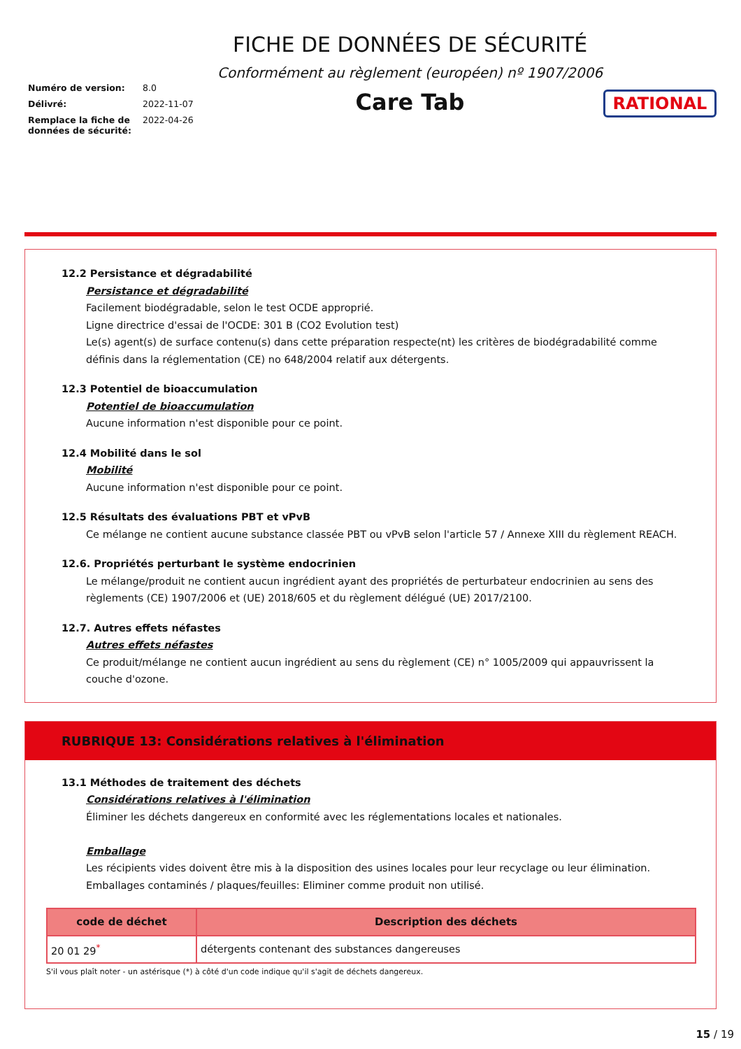Numéro de version: 8.0
Délivré: 2022-11-07
Remplace la fiche de données de sécurité: 2022-04-26
FICHE DE DONNÉES DE SÉCURITÉ
Conformément au règlement (européen) nº 1907/2006
Care Tab
RATIONAL
12.2 Persistance et dégradabilité
Persistance et dégradabilité
Facilement biodégradable, selon le test OCDE approprié.
Ligne directrice d'essai de l'OCDE: 301 B (CO2 Evolution test)
Le(s) agent(s) de surface contenu(s) dans cette préparation respecte(nt) les critères de biodégradabilité comme définis dans la réglementation (CE) no 648/2004 relatif aux détergents.
12.3 Potentiel de bioaccumulation
Potentiel de bioaccumulation
Aucune information n'est disponible pour ce point.
12.4 Mobilité dans le sol
Mobilité
Aucune information n'est disponible pour ce point.
12.5 Résultats des évaluations PBT et vPvB
Ce mélange ne contient aucune substance classée PBT ou vPvB selon l'article 57 / Annexe XIII du règlement REACH.
12.6. Propriétés perturbant le système endocrinien
Le mélange/produit ne contient aucun ingrédient ayant des propriétés de perturbateur endocrinien au sens des règlements (CE) 1907/2006 et (UE) 2018/605 et du règlement délégué (UE) 2017/2100.
12.7. Autres effets néfastes
Autres effets néfastes
Ce produit/mélange ne contient aucun ingrédient au sens du règlement (CE) n° 1005/2009 qui appauvrissent la couche d'ozone.
RUBRIQUE 13: Considérations relatives à l'élimination
13.1 Méthodes de traitement des déchets
Considérations relatives à l'élimination
Éliminer les déchets dangereux en conformité avec les réglementations locales et nationales.
Emballage
Les récipients vides doivent être mis à la disposition des usines locales pour leur recyclage ou leur élimination.
Emballages contaminés / plaques/feuilles: Eliminer comme produit non utilisé.
| code de déchet | Description des déchets |
| --- | --- |
| 20 01 29<sup>*</sup> | détergents contenant des substances dangereuses |
S'il vous plaît noter - un astérisque (*) à côté d'un code indique qu'il s'agit de déchets dangereux.
15 / 19